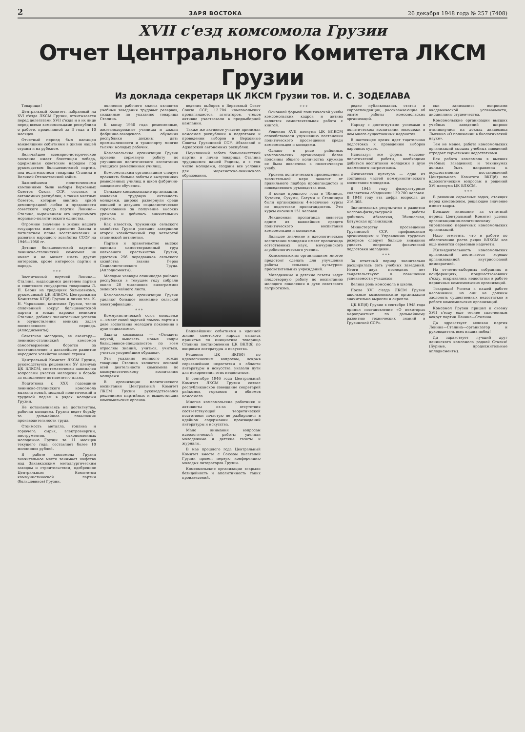2 ЗАРЯ ВОСТОКА 26 декабря 1948 года № 257 (7408)
XVII с'езд комсомола Грузии
Отчет Центрального Комитета ЛКСМ Грузии
Из доклада секретаря ЦК ЛКСМ Грузии тов. И. С. ЗОДЕЛАВА
Товарищи!
Центральный Комитет, избранный на XVI с'езде ЛКСМ Грузии, отчитывается перед делегатами XVII с'езда и в их лице перед всеми комсомольцами республики о работе, проделанной за 3 года и 10 месяцев.
Отчетный период был насыщен важнейшими событиями в жизни нашей страны и на рубежом.
Величайшее всемирно-историческое значение имеет блестящая победа, одержанная советским народом под руководством большевистской партии, под водительством товарища Сталина в Великой Отечественной войне.
Важнейшими политическими кампаниями были выборы Верховных Советов Союза ССР, союзных и автономных республик, а также местных Советов, которые явились яркой демонстрацией любви и преданности советского народа партии Ленина—Сталина, выражением его нерушимого морально-политического единства.
Огромное значение в жизни нашего государства имело принятие Закона о пятилетнем плане восстановления и развития народного хозяйства СССР на 1946—1950 гг.
Детище большевистской партии—ленинско-сталинский комсомол не имеет и не может иметь других интересов, кроме интересов партии и народа.
* * *
Воспитанный партией Ленина—Сталина, выдающимся деятелем партии и советского государства товарищем Л. П. Берия на традициях большевизма, руководимый ЦК ВЛКСМ, Центральным Комитетом КП(б) Грузии и лично тов. К. Н. Чарквиани, комсомол Грузии, тесно сплоченный вокруг большевистской партии и вождя народов великого Сталина, добился значительных успехов в осуществлении великих задач послевоенного периода. (Аплодисменты).
Советская молодежь, ее авангард—ленинско-сталинский комсомол самоотверженно борется за восстановление и дальнейшее развитие народного хозяйства нашей страны.
Центральный Комитет ЛКСМ Грузии, руководствуясь решениями XV пленума ЦК ВЛКСМ, систематически занимался вопросами участия молодежи в борьбе за выполнение пятилетнего плана.
Подготовка к XXX годовщине ленинско-сталинского комсомола вызвала новый, мощный политический и трудовой под'ем в рядах молодежи Грузии.
Не останавливаясь на достигнутом, рабочая молодежь Грузии ведет борьбу за дальнейшее повышение производительности труда.
Стоимость металла, топлива и горючего, сырья, электроэнергии, инструментов, сэкономленных молодежью Грузии за 11 месяцев текущего года, составляет более 10 миллионов рублей.
В работе комсомола Грузии значительное место занимает шефство над Закавказским металлургическим заводом и строительством, одобренное Центральным Комитетом коммунистической партии (большевиков) Грузии.
полнения рабочего класса являются учебные заведения трудовых резервов, созданные по указанию товарища Сталина.
К концу 1950 года ремесленные, железнодорожные училища и школы фабрично-заводского обучения республики должны дать промышленности и транспорту многие тысячи молодых рабочих.
Комсомольские организации Грузии провели серьезную работу по улучшению политического воспитания учащихся ремесленных училищ.
Комсомольским организациям следует проявлять больше заботы о выпускниках ремесленных училищ и школ фабрично-заводского обучения.
Сельские комсомольские организации, вовлекая трудовую активность молодежи, широко развернули среди юношей и девушек социалистическое соревнование за получение высоких урожаев и добились значительных успехов.
Как известно, труженики сельского хозяйства Грузии успешно завершили второй хозяйственный год четвертой сталинской пятилетки.
Партия и правительство высоко оценили самоотверженный труд колхозного крестьянства Грузии, удостоив 256 передовиков сельского хозяйства звания Героя Социалистического Труда. (Аплодисменты).
Молодые чаеводы опиницадзе районов республики в текущем году собрали около 20 миллионов килограммов зеленого чайного листа.
Комсомольские организации Грузии уделяют большое внимание сельской электрификации.
* * *
Коммунистический союз молодежи «...имеет своей задачей помочь партии в деле воспитания молодого поколения в духе социализма».
Задача комсомола — «Овладеть наукой, выковать новые кадры большевиков-специалистов по всем отраслям знаний, учиться, учиться, учиться упорнейшим образом».
Эти указания великого вождя товарища Сталина являются основой всей деятельности комсомола по коммунистическому воспитанию молодежи.
В организации политического воспитания Центральный Комитет ЛКСМ Грузии руководствовался решениями партийных и вышестоящих комсомольских органов.
ведения выборов в Верховный Совет Союза ССР, 12.784 комсомольских пропагандистов, агитаторов, чтецов активно участвовали в предвыборной кампании.
Также же активное участие принимал комсомол республики в подготовке и проведении выборов в Верховные Советы Грузинской ССР, Абхазской и Аджарской автономных республик.
Неуклонный забота большевистской партии и лично товарища Сталина трудящимся нашей Родины, и в том числе молодежи, созданы все условия для марксистско-ленинского образования.
Важнейшими событиями в идейной жизни советского народа явились принятые по инициативе товарища Сталина постановления ЦК ВКП(б) по вопросам литературы и искусства.
Решения ЦК ВКП(б) по идеологическим вопросам, вскрыв серьезнейшие недостатки в области литературы и искусства, указали пути для искоренения этих недостатков.
В сентябре 1946 года Центральный Комитет ЛКСМ Грузии созвал республиканское совещание секретарей райкомов, горкомов и обкомов комсомола.
Многие комсомольские работники и активисты из-за отсутствия соответствующей теоретической подготовки зачастую не разбирались в идейном содержании произведений литературы и искусства.
Мало внимания вопросам идеологической работы уделяли молодежные и детские газеты и журналы.
В мае прошлого года Центральный Комитет вместе с Союзом писателей Грузии провел первую конференцию молодых литераторов Грузии.
Комсомольские организации вскрыли безидейность и аполитичность таких произведений.
* * *
Основной формой политической учебы комсомольских кадров и актива является самостоятельная работа с книгой.
Решения XVII пленума ЦК ВЛКСМ способствовали улучшению постановки политического просвещения среди комсомольцев и молодежи.
Однако в ряде районных комсомольских организаций более половины общего количества кружков не была вовлечена в политическую учебу.
Уровень политического просвещения в значительной мере зависит от правильного подбора пропагандистов и повседневного руководства ими.
В конце прошлого года в Тбилиси, Кутаиси, Сухуми, Батуми и Сталинири были организованы 4-месячные курсы по подготовке пропагандистов. Эти курсы окончил 151 человек.
Лекционная пропаганда является одним из важнейших средств политического воспитания комсомольцев и молодежи.
Большое значение в идеологическом воспитании молодежи имеет пропаганда естественных наук, мичуринского агробиологического учения.
Комсомольским организациям многое предстоит сделать для улучшения работы сельских культурно-просветительных учреждений.
Молодежные и детские газеты ведут плодотворную работу по воспитанию молодого поколения в духе советского патриотизма.
редко публиковались статьи и корреспонденции, рассказывающие об опыте работы комсомольских организаций.
Наряду с достигнутыми успехами в политическом воспитании молодежи в нем много существенных недочетов.
В настоящее время идет тщательная подготовка к проведению выборов народных судов.
Используя все формы массово-политической работы, необходимо добиться воспитания молодежи в духе пламенного патриотизма.
Физическая культура — одна из составных частей коммунистического воспитания молодежи.
В 1945 году физкультурные коллективы об'единяли 129.700 человек. В 1948 году эта цифра возросла до 216.368.
Значительных результатов в развитии массово-физкультурной работы добились Абхазская, Тбилисская, Батумская организации.
Министерству просвещения Грузинской ССР, профсоюзным организациям и Управлению трудовых резервов следует больше внимания уделять вопросам физической подготовки молодежи.
* * *
За отчетный период значительно расширилась сеть учебных заведений. Итоги двух последних лет свидетельствуют о повышении успеваемости учащихся.
Велика роль комсомола в школе.
После XVI с'езда ЛКСМ Грузии школьные комсомольские организации значительно выросли и окрепли.
ЦК КП(б) Грузии в сентябре 1948 года принял постановление «О некоторых мероприятиях по дальнейшему развитию технических знаний в Грузинской ССР».
ски занимались вопросами академической успеваемости, дисциплины студенчества.
Комсомольские организации высших учебных заведений широко откликнулись на доклад академика Лысенко «О положении в биологической науке».
Тем не менее, работа комсомольских организаций высших учебных заведений страдает серьезными недостатками.
Вся работа комсомола в высших учебных заведениях и техникумах должна быть направлена к осуществлению постановлений Центрального Комитета ВКП(б) по идеологическим вопросам и решений XVI пленума ЦК ВЛКСМ.
* * *
В решении серьезных задач, стоящих перед комсомолом, решающее значение имеют кадры.
Большое внимание за отчетный период Центральный Комитет уделял организационно-политическому укреплению первичных комсомольских организаций.
Надо отметить, что в работе по обеспечению роста рядов ВЛКСМ все еще имеются серьезные недочеты.
Жизнедеятельность комсомольских организаций достигается хорошо организованной внутрисоюзной демократией.
На отчетно-выборных собраниях и конференциях, предшествовавших с'езду, вскрывались недостатки в работе первичных комсомольских организаций.
Товарищи! Успехи в нашей работе несомненны, но они не должны заслонять существенных недостатков в работе комсомольских организаций.
Комсомол Грузии пришел к своему XVII с'езду еще теснее сплоченным вокруг партии Ленина—Сталина.
Да здравствует великая партия Ленина—Сталина—организатор и руководитель всех наших побед!
Да здравствует лучший друг ленинского комсомола родной Сталин! (Бурные, продолжительные аплодисменты).